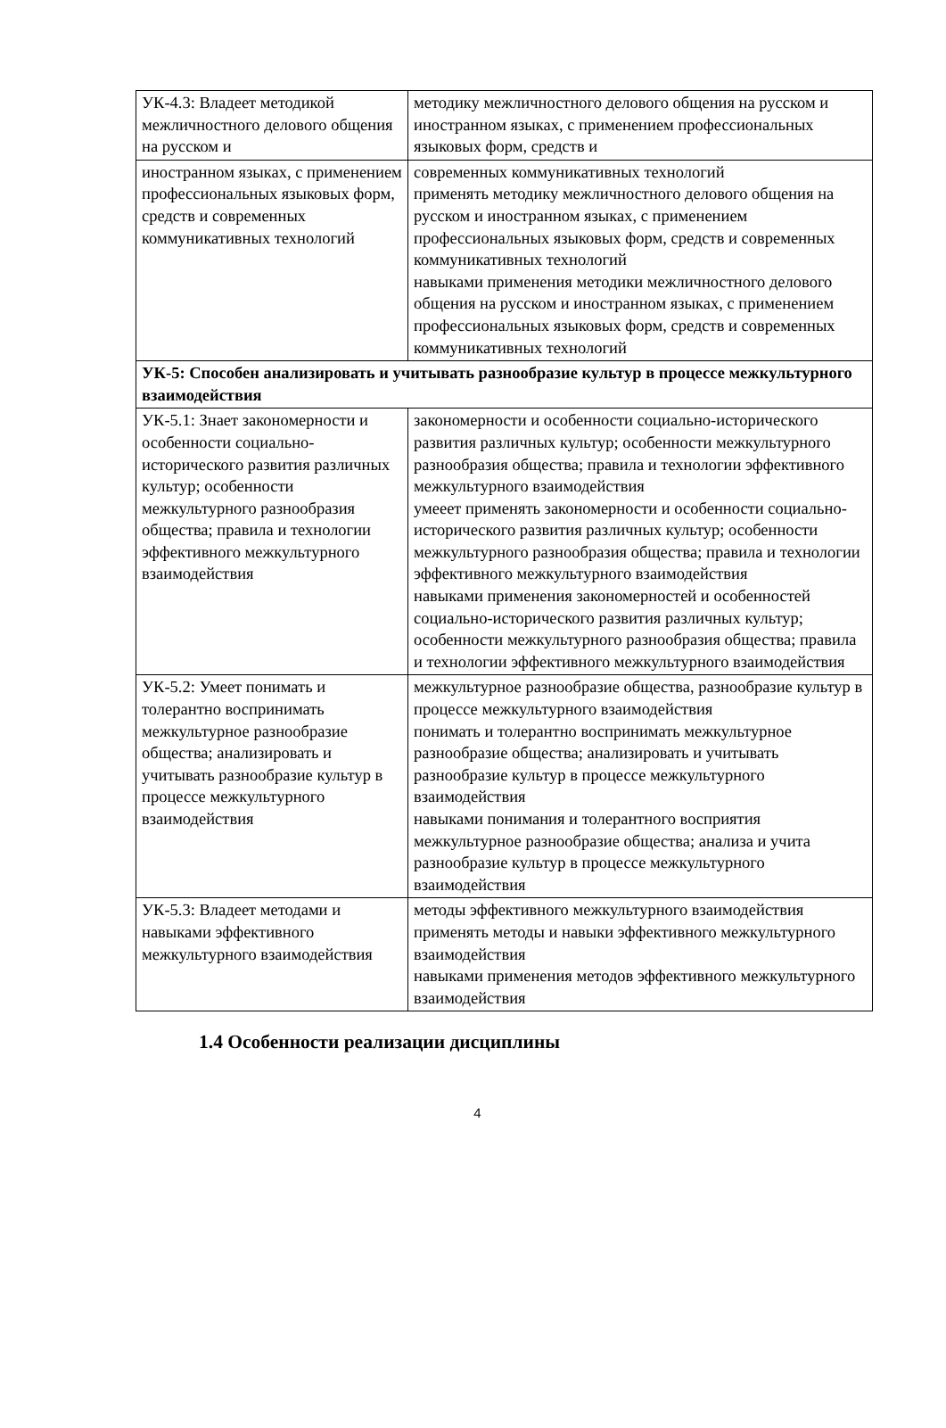| УК-4.3: Владеет методикой межличностного делового общения на русском и | методику межличностного делового общения на русском и иностранном языках, с применением профессиональных языковых форм, средств и |
| иностранном языках, с применением профессиональных языковых форм, средств и современных коммуникативных технологий | современных коммуникативных технологий применять методику межличностного делового общения на русском и иностранном языках, с применением профессиональных языковых форм, средств и современных коммуникативных технологий навыками применения методики межличностного делового общения на русском и иностранном языках, с применением профессиональных языковых форм, средств и современных коммуникативных технологий |
| УК-5: Способен анализировать и учитывать разнообразие культур в процессе межкультурного взаимодействия | |
| УК-5.1: Знает закономерности и особенности социально-исторического развития различных культур; особенности межкультурного разнообразия общества; правила и технологии эффективного межкультурного взаимодействия | закономерности и особенности социально-исторического развития различных культур; особенности межкультурного разнообразия общества; правила и технологии эффективного межкультурного взаимодействия умееет применять закономерности и особенности социально-исторического развития различных культур; особенности межкультурного разнообразия общества; правила и технологии эффективного межкультурного взаимодействия навыками применения закономерностей и особенностей социально-исторического развития различных культур; особенности межкультурного разнообразия общества; правила и технологии эффективного межкультурного взаимодействия |
| УК-5.2: Умеет понимать и толерантно воспринимать межкультурное разнообразие общества; анализировать и учитывать разнообразие культур в процессе межкультурного взаимодействия | межкультурное разнообразие общества, разнообразие культур в процессе межкультурного взаимодействия понимать и толерантно воспринимать межкультурное разнообразие общества; анализировать и учитывать разнообразие культур в процессе межкультурного взаимодействия навыками понимания и толерантного восприятия межкультурное разнообразие общества; анализа и учита разнообразие культур в процессе межкультурного взаимодействия |
| УК-5.3: Владеет методами и навыками эффективного межкультурного взаимодействия | методы эффективного межкультурного взаимодействия применять методы и навыки эффективного межкультурного взаимодействия навыками применения методов эффективного межкультурного взаимодействия |
1.4 Особенности реализации дисциплины
4